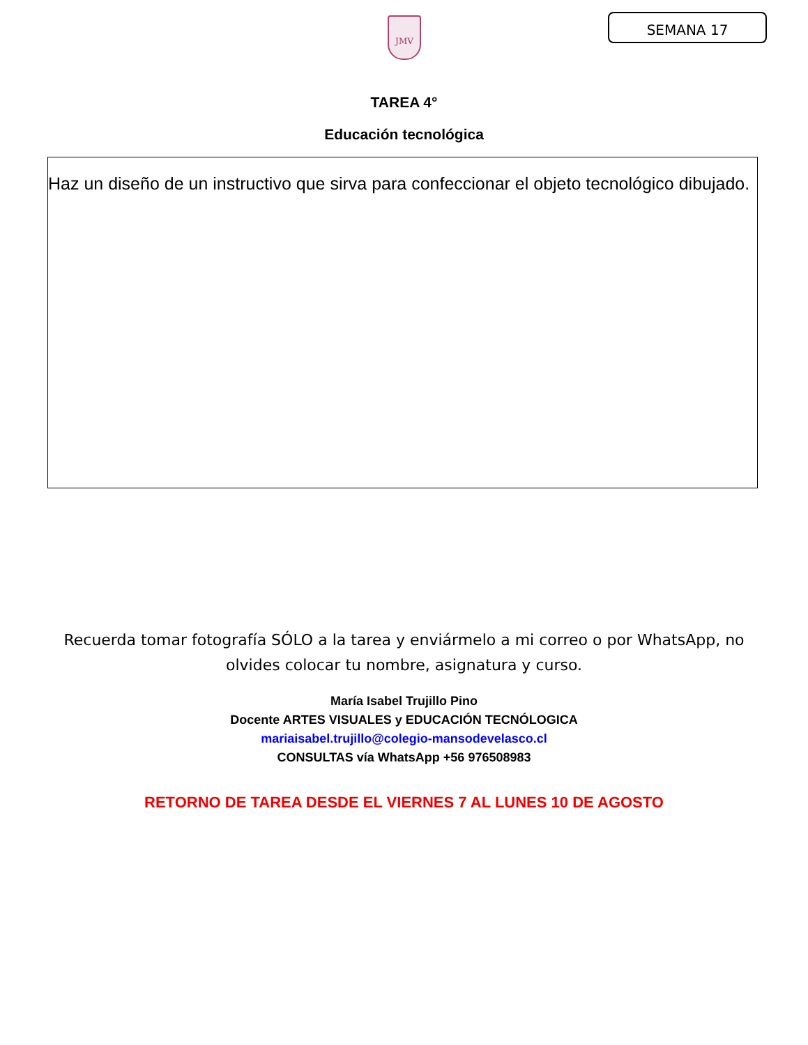JMV SEMANA 17
TAREA 4°
Educación tecnológica
Haz un diseño de un instructivo que sirva para confeccionar el objeto tecnológico dibujado.
Recuerda tomar fotografía SÓLO a la tarea y enviármelo a mi correo o por WhatsApp, no olvides colocar tu nombre, asignatura y curso.
María Isabel Trujillo Pino
Docente ARTES VISUALES y EDUCACIÓN TECNÓLOGICA
mariaisabel.trujillo@colegio-mansodevelasco.cl
CONSULTAS vía WhatsApp +56 976508983
RETORNO DE TAREA DESDE EL VIERNES 7 AL LUNES 10 DE AGOSTO